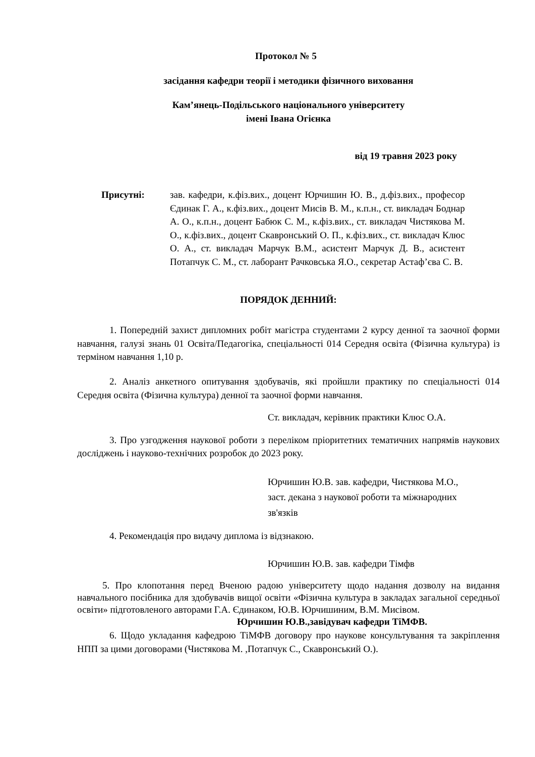Протокол № 5
засідання кафедри теорії і методики фізичного виховання
Кам’янець-Подільського національного університету
імені Івана Огієнка
від 19 травня 2023 року
Присутні: зав. кафедри, к.фіз.вих., доцент Юрчишин Ю. В., д.фіз.вих., професор Єдинак Г. А., к.фіз.вих., доцент Мисів В. М., к.п.н., ст. викладач Боднар А. О., к.п.н., доцент Бабюк С. М., к.фіз.вих., ст. викладач Чистякова М. О., к.фіз.вих., доцент Скавронський О. П., к.фіз.вих., ст. викладач Клюс О. А., ст. викладач Марчук В.М., асистент Марчук Д. В., асистент Потапчук С. М., ст. лаборант Рачковська Я.О., секретар Астаф’єва С. В.
ПОРЯДОК ДЕННИЙ:
1. Попередній захист дипломних робіт магістра студентами 2 курсу денної та заочної форми навчання, галузі знань 01 Освіта/Педагогіка, спеціальності 014 Середня освіта (Фізична культура) із терміном навчання 1,10 р.
2. Аналіз анкетного опитування здобувачів, які пройшли практику по спеціальності 014 Середня освіта (Фізична культура) денної та заочної форми навчання.
Ст. викладач, керівник практики Клюс О.А.
3. Про узгодження наукової роботи з переліком пріоритетних тематичних напрямів наукових досліджень і науково-технічних розробок до 2023 року.
Юрчишин Ю.В. зав. кафедри, Чистякова М.О.,
заст. декана з наукової роботи та міжнародних
зв'язків
4. Рекомендація про видачу диплома із відзнакою.
Юрчишин Ю.В. зав. кафедри Тімфв
5. Про клопотання перед Вченою радою університету щодо надання дозволу на видання навчального посібника для здобувачів вищої освіти «Фізична культура в закладах загальної середньої освіти» підготовленого авторами Г.А. Єдинаком, Ю.В. Юрчишиним, В.М. Мисівом.
Юрчишин Ю.В.,завідувач кафедри ТіМФВ.
6. Щодо укладання кафедрою ТіМФВ договору про наукове консультування та закріплення НПП за цими договорами (Чистякова М. ,Потапчук С., Скавронський О.).